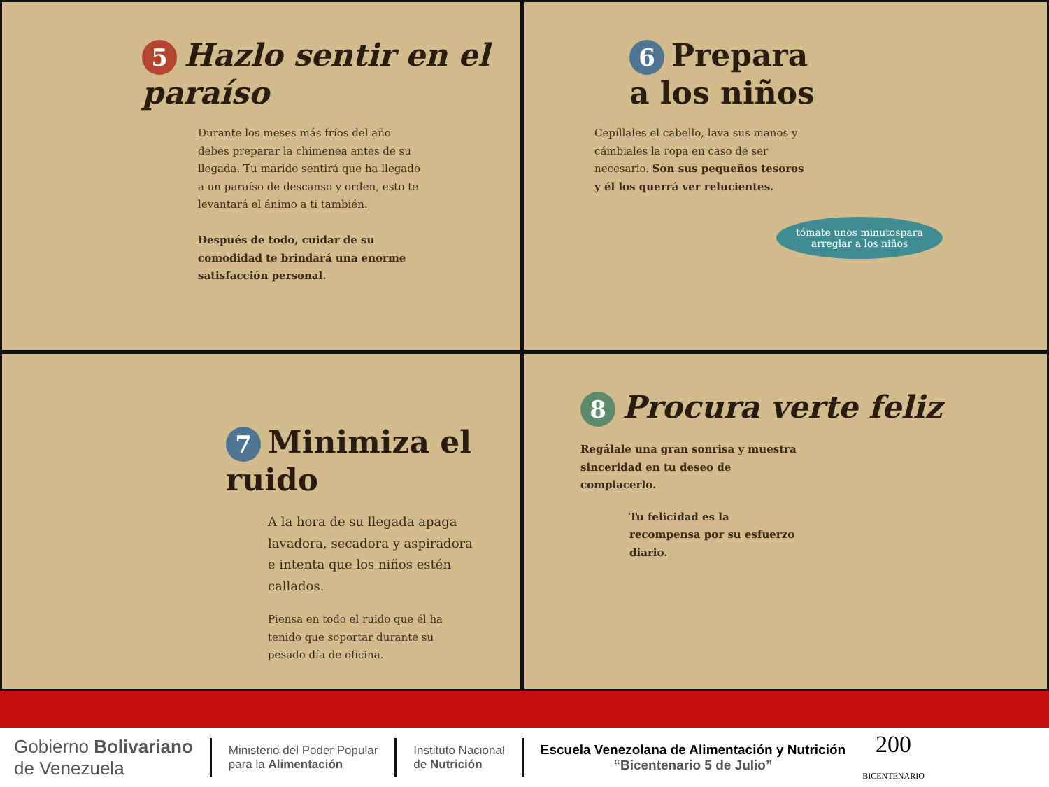5 Hazlo sentir en el paraíso
Durante los meses más fríos del año debes preparar la chimenea antes de su llegada. Tu marido sentirá que ha llegado a un paraíso de descanso y orden, esto te levantará el ánimo a ti también.
Después de todo, cuidar de su comodidad te brindará una enorme satisfacción personal.
6 Prepara
a los niños
Cepíllales el cabello, lava sus manos y cámbiales la ropa en caso de ser necesario. Son sus pequeños tesoros y él los querrá ver relucientes.
tómate unos minutospara arreglar a los niños
7 Minimiza el ruido
A la hora de su llegada apaga lavadora, secadora y aspiradora e intenta que los niños estén callados.
Piensa en todo el ruido que él ha tenido que soportar durante su pesado día de oficina.
8 Procura verte feliz
Regálale una gran sonrisa y muestra sinceridad en tu deseo de complacerlo.
Tu felicidad es la recompensa por su esfuerzo diario.
Gobierno Bolivariano
de Venezuela
Ministerio del Poder Popular
para la Alimentación
Instituto Nacional
de Nutrición
Escuela Venezolana de Alimentación y Nutrición
“Bicentenario 5 de Julio”
200
BICENTENARIO